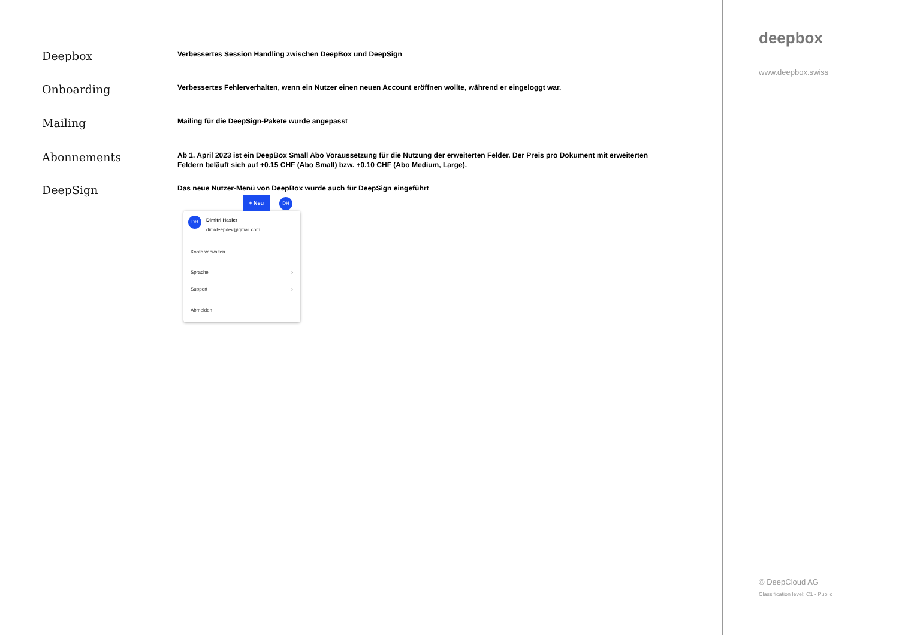Deepbox
Verbessertes Session Handling zwischen DeepBox und DeepSign
Onboarding
Verbessertes Fehlerverhalten, wenn ein Nutzer einen neuen Account eröffnen wollte, während er eingeloggt war.
Mailing
Mailing für die DeepSign-Pakete wurde angepasst
Abonnements
Ab 1. April 2023 ist ein DeepBox Small Abo Voraussetzung für die Nutzung der erweiterten Felder. Der Preis pro Dokument mit erweiterten Feldern beläuft sich auf +0.15 CHF (Abo Small) bzw. +0.10 CHF (Abo Medium, Large).
DeepSign
Das neue Nutzer-Menü von DeepBox wurde auch für DeepSign eingeführt
+ Neu DH
DH
Dimitri Hasler
dimideepdev@gmail.com
Konto verwalten
Sprache ›
Support ›
Abmelden
deepbox
www.deepbox.swiss
© DeepCloud AG
Classification level: C1 - Public